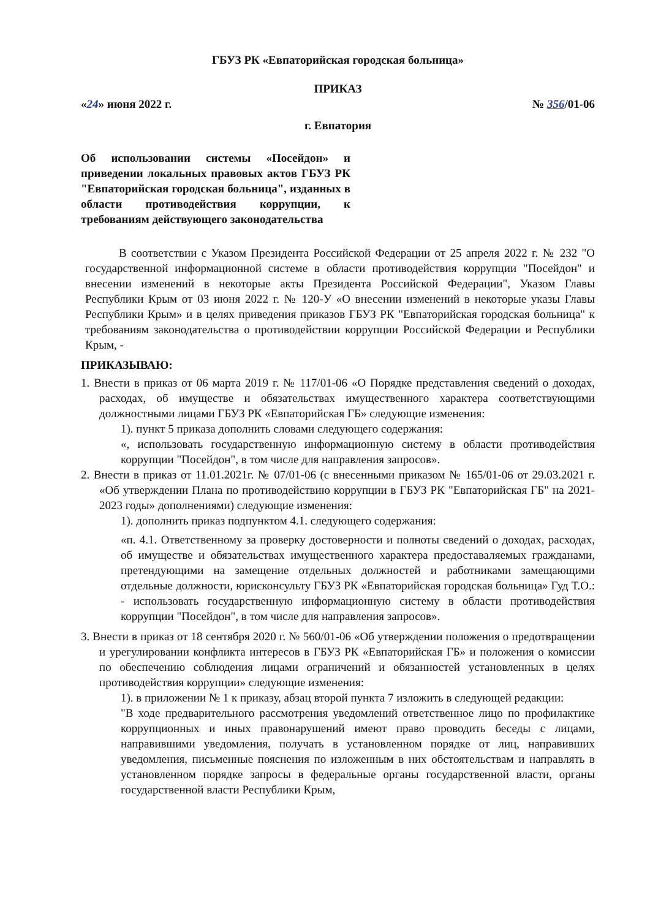ГБУЗ РК «Евпаторийская городская больница»
ПРИКАЗ
«24» июня 2022 г. № 356/01-06
г. Евпатория
Об использовании системы «Посейдон» и приведении локальных правовых актов ГБУЗ РК "Евпаторийская городская больница", изданных в области противодействия коррупции, к требованиям действующего законодательства
В соответствии с Указом Президента Российской Федерации от 25 апреля 2022 г. № 232 "О государственной информационной системе в области противодействия коррупции "Посейдон" и внесении изменений в некоторые акты Президента Российской Федерации", Указом Главы Республики Крым от 03 июня 2022 г. № 120-У «О внесении изменений в некоторые указы Главы Республики Крым» и в целях приведения приказов ГБУЗ РК "Евпаторийская городская больница" к требованиям законодательства о противодействии коррупции Российской Федерации и Республики Крым, -
ПРИКАЗЫВАЮ:
1. Внести в приказ от 06 марта 2019 г. № 117/01-06 «О Порядке представления сведений о доходах, расходах, об имуществе и обязательствах имущественного характера соответствующими должностными лицами ГБУЗ РК «Евпаторийская ГБ» следующие изменения:
1). пункт 5 приказа дополнить словами следующего содержания:
«, использовать государственную информационную систему в области противодействия коррупции "Посейдон", в том числе для направления запросов».
2. Внести в приказ от 11.01.2021г. № 07/01-06 (с внесенными приказом № 165/01-06 от 29.03.2021 г. «Об утверждении Плана по противодействию коррупции в ГБУЗ РК "Евпаторийская ГБ" на 2021-2023 годы» дополнениями) следующие изменения:
1). дополнить приказ подпунктом 4.1. следующего содержания:
«п. 4.1. Ответственному за проверку достоверности и полноты сведений о доходах, расходах, об имуществе и обязательствах имущественного характера предоставаляемых гражданами, претендующими на замещение отдельных должностей и работниками замещающими отдельные должности, юрисконсульту ГБУЗ РК «Евпаторийская городская больница» Гуд Т.О.: - использовать государственную информационную систему в области противодействия коррупции "Посейдон", в том числе для направления запросов».
3. Внести в приказ от 18 сентября 2020 г. № 560/01-06 «Об утверждении положения о предотвращении и урегулировании конфликта интересов в ГБУЗ РК «Евпаторийская ГБ» и положения о комиссии по обеспечению соблюдения лицами ограничений и обязанностей установленных в целях противодействия коррупции» следующие изменения:
1). в приложении № 1 к приказу, абзац второй пункта 7 изложить в следующей редакции:
"В ходе предварительного рассмотрения уведомлений ответственное лицо по профилактике коррупционных и иных правонарушений имеют право проводить беседы с лицами, направившими уведомления, получать в установленном порядке от лиц, направивших уведомления, письменные пояснения по изложенным в них обстоятельствам и направлять в установленном порядке запросы в федеральные органы государственной власти, органы государственной власти Республики Крым,